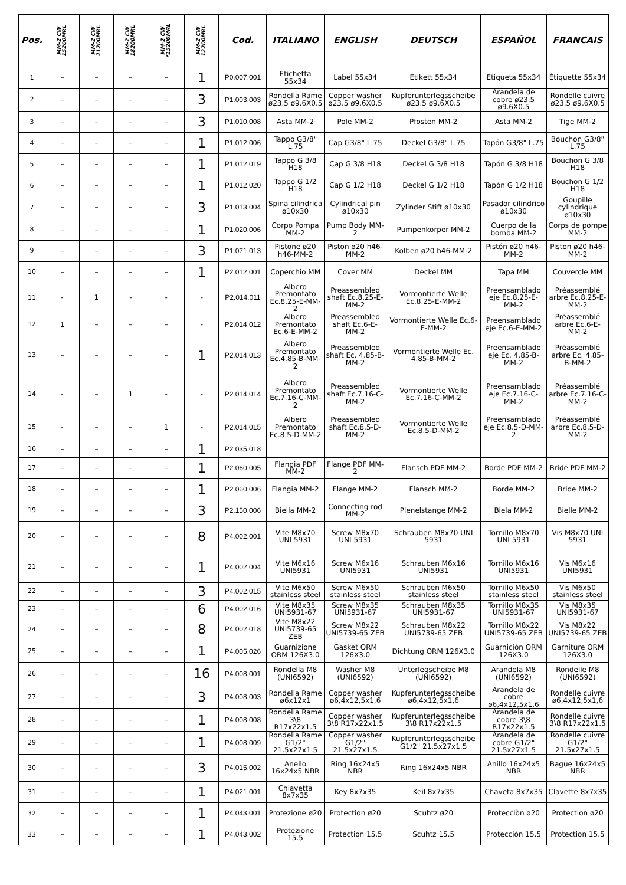| Pos. | MM-2 CW 15200MRL | MM-2 CW 21200MRL | MM-2 CW 18200MRL | MM-2 CW *15200MRL | MM-2 CW 12200MRL | Cod. | ITALIANO | ENGLISH | DEUTSCH | ESPAÑOL | FRANCAIS |
| --- | --- | --- | --- | --- | --- | --- | --- | --- | --- | --- | --- |
| 1 | – | – | – | – | 1 | P0.007.001 | Etichetta 55x34 | Label 55x34 | Etikett 55x34 | Etiqueta 55x34 | Étiquette 55x34 |
| 2 | – | – | – | – | 3 | P1.003.003 | Rondella Rame ø23.5 ø9.6X0.5 | Copper washer ø23.5 ø9.6X0.5 | Kupferunterlegsscheibe ø23.5 ø9.6X0.5 | Arandela de cobre ø23.5 ø9.6X0.5 | Rondelle cuivre ø23.5 ø9.6X0.5 |
| 3 | – | – | – | – | 3 | P1.010.008 | Asta MM-2 | Pole MM-2 | Pfosten MM-2 | Asta MM-2 | Tige MM-2 |
| 4 | – | – | – | – | 1 | P1.012.006 | Tappo G3/8" L.75 | Cap G3/8" L.75 | Deckel G3/8" L.75 | Tapón G3/8" L.75 | Bouchon G3/8" L.75 |
| 5 | – | – | – | – | 1 | P1.012.019 | Tappo G 3/8 H18 | Cap G 3/8 H18 | Deckel G 3/8 H18 | Tapón G 3/8 H18 | Bouchon G 3/8 H18 |
| 6 | – | – | – | – | 1 | P1.012.020 | Tappo G 1/2 H18 | Cap G 1/2 H18 | Deckel G 1/2 H18 | Tapón G 1/2 H18 | Bouchon G 1/2 H18 |
| 7 | – | – | – | – | 3 | P1.013.004 | Spina cilindrica ø10x30 | Cylindrical pin ø10x30 | Zylinder Stift ø10x30 | Pasador cilindrico ø10x30 | Goupille cylindrique ø10x30 |
| 8 | – | – | – | – | 1 | P1.020.006 | Corpo Pompa MM-2 | Pump Body MM-2 | Pumpenkörper MM-2 | Cuerpo de la bomba MM-2 | Corps de pompe MM-2 |
| 9 | – | – | – | – | 3 | P1.071.013 | Pistone ø20 h46-MM-2 | Piston ø20 h46-MM-2 | Kolben ø20 h46-MM-2 | Pistón ø20 h46-MM-2 | Piston ø20 h46-MM-2 |
| 10 | – | – | – | – | 1 | P2.012.001 | Coperchio MM | Cover MM | Deckel MM | Tapa MM | Couvercle MM |
| 11 | - | 1 | - | - | - | P2.014.011 | Albero Premontato Ec.8.25-E-MM-2 | Preassembled shaft Ec.8.25-E-MM-2 | Vormontierte Welle Ec.8.25-E-MM-2 | Preensamblado eje Ec.8.25-E-MM-2 | Préassemblé arbre Ec.8.25-E-MM-2 |
| 12 | 1 | – | – | – | - | P2.014.012 | Albero Premontato Ec.6-E-MM-2 | Preassembled shaft Ec.6-E-MM-2 | Vormontierte Welle Ec.6-E-MM-2 | Preensamblado eje Ec.6-E-MM-2 | Préassemblé arbre Ec.6-E-MM-2 |
| 13 | – | – | – | – | 1 | P2.014.013 | Albero Premontato Ec.4.85-B-MM-2 | Preassembled shaft Ec. 4.85-B-MM-2 | Vormontierte Welle Ec. 4.85-B-MM-2 | Preensamblado eje Ec. 4.85-B-MM-2 | Préassemblé arbre Ec. 4.85-B-MM-2 |
| 14 | - | – | 1 | - | - | P2.014.014 | Albero Premontato Ec.7.16-C-MM-2 | Preassembled shaft Ec.7.16-C-MM-2 | Vormontierte Welle Ec.7.16-C-MM-2 | Preensamblado eje Ec.7.16-C-MM-2 | Préassemblé arbre Ec.7.16-C-MM-2 |
| 15 | - | – | – | 1 | - | P2.014.015 | Albero Premontato Ec.8.5-D-MM-2 | Preassembled shaft Ec.8.5-D-MM-2 | Vormontierte Welle Ec.8.5-D-MM-2 | Preensamblado eje Ec.8.5-D-MM-2 | Préassemblé arbre Ec.8.5-D-MM-2 |
| 16 | – | – | – | – | 1 | P2.035.018 | | | | | |
| 17 | – | – | – | – | 1 | P2.060.005 | Flangia PDF MM-2 | Flange PDF MM-2 | Flansch PDF MM-2 | Borde PDF MM-2 | Bride PDF MM-2 |
| 18 | – | – | – | – | 1 | P2.060.006 | Flangia MM-2 | Flange MM-2 | Flansch MM-2 | Borde MM-2 | Bride MM-2 |
| 19 | – | – | – | – | 3 | P2.150.006 | Biella MM-2 | Connecting rod MM-2 | Plenelstange MM-2 | Biela MM-2 | Bielle MM-2 |
| 20 | – | – | – | – | 8 | P4.002.001 | Vite M8x70 UNI 5931 | Screw M8x70 UNI 5931 | Schrauben M8x70 UNI 5931 | Tornillo M8x70 UNI 5931 | Vis M8x70 UNI 5931 |
| 21 | – | – | – | – | 1 | P4.002.004 | Vite M6x16 UNI5931 | Screw M6x16 UNI5931 | Schrauben M6x16 UNI5931 | Tornillo M6x16 UNI5931 | Vis M6x16 UNI5931 |
| 22 | – | – | – | – | 3 | P4.002.015 | Vite M6x50 stainless steel | Screw M6x50 stainless steel | Schrauben M6x50 stainless steel | Tornillo M6x50 stainless steel | Vis M6x50 stainless steel |
| 23 | – | – | – | – | 6 | P4.002.016 | Vite M8x35 UNI5931-67 | Screw M8x35 UNI5931-67 | Schrauben M8x35 UNI5931-67 | Tornillo M8x35 UNI5931-67 | Vis M8x35 UNI5931-67 |
| 24 | – | – | – | – | 8 | P4.002.018 | Vite M8x22 UNI5739-65 ZEB | Screw M8x22 UNI5739-65 ZEB | Schrauben M8x22 UNI5739-65 ZEB | Tornillo M8x22 UNI5739-65 ZEB | Vis M8x22 UNI5739-65 ZEB |
| 25 | – | – | – | – | 1 | P4.005.026 | Guarnizione ORM 126X3.0 | Gasket ORM 126X3.0 | Dichtung ORM 126X3.0 | Guarnición ORM 126X3.0 | Garniture ORM 126X3.0 |
| 26 | – | – | – | – | 16 | P4.008.001 | Rondella M8 (UNI6592) | Washer M8 (UNI6592) | Unterlegscheibe M8 (UNI6592) | Arandela M8 (UNI6592) | Rondelle M8 (UNI6592) |
| 27 | – | – | – | – | 3 | P4.008.003 | Rondella Rame ø6x12x1 | Copper washer ø6,4x12,5x1,6 | Kupferunterlegsscheibe ø6,4x12,5x1,6 | Arandela de cobre ø6,4x12,5x1,6 | Rondelle cuivre ø6,4x12,5x1,6 |
| 28 | – | – | – | – | 1 | P4.008.008 | Rondella Rame 3\8 R17x22x1.5 | Copper washer 3\8 R17x22x1.5 | Kupferunterlegsscheibe 3\8 R17x22x1.5 | Arandela de cobre 3\8 R17x22x1.5 | Rondelle cuivre 3\8 R17x22x1.5 |
| 29 | – | – | – | – | 1 | P4.008.009 | Rondella Rame G1/2" 21.5x27x1.5 | Copper washer G1/2" 21.5x27x1.5 | Kupferunterlegsscheibe G1/2" 21.5x27x1.5 | Arandela de cobre G1/2" 21.5x27x1.5 | Rondelle cuivre G1/2" 21.5x27x1.5 |
| 30 | – | – | – | – | 3 | P4.015.002 | Anello 16x24x5 NBR | Ring 16x24x5 NBR | Ring 16x24x5 NBR | Anillo 16x24x5 NBR | Bague 16x24x5 NBR |
| 31 | – | – | – | – | 1 | P4.021.001 | Chiavetta 8x7x35 | Key 8x7x35 | Keil 8x7x35 | Chaveta 8x7x35 | Clavette 8x7x35 |
| 32 | – | – | – | – | 1 | P4.043.001 | Protezione ø20 | Protection ø20 | Scuhtz ø20 | Protecciòn ø20 | Protection ø20 |
| 33 | – | – | – | – | 1 | P4.043.002 | Protezione 15.5 | Protection 15.5 | Scuhtz 15.5 | Protecciòn 15.5 | Protection 15.5 |